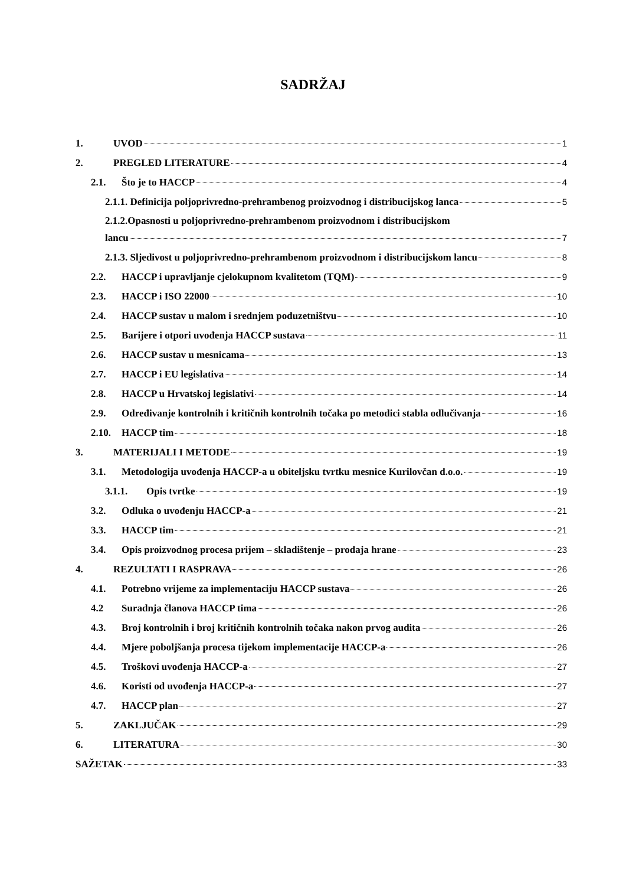SADRŽAJ
1. UVOD 1
2. PREGLED LITERATURE 4
2.1. Što je to HACCP 4
2.1.1. Definicija poljoprivredno-prehrambenog proizvodnog i distribucijskog lanca 5
2.1.2.Opasnosti u poljoprivredno-prehrambenom proizvodnom i distribucijskom
lancu 7
2.1.3. Sljedivost u poljoprivredno-prehrambenom proizvodnom i distribucijskom lancu 8
2.2. HACCP i upravljanje cjelokupnom kvalitetom (TQM) 9
2.3. HACCP i ISO 22000 10
2.4. HACCP sustav u malom i srednjem poduzetništvu 10
2.5. Barijere i otpori uvođenja HACCP sustava 11
2.6. HACCP sustav u mesnicama 13
2.7. HACCP i EU legislativa 14
2.8. HACCP u Hrvatskoj legislativi 14
2.9. Određivanje kontrolnih i kritičnih kontrolnih točaka po metodici stabla odlučivanja 16
2.10. HACCP tim 18
3. MATERIJALI I METODE 19
3.1. Metodologija uvođenja HACCP-a u obiteljsku tvrtku mesnice Kurilovčan d.o.o. 19
3.1.1. Opis tvrtke 19
3.2. Odluka o uvođenju HACCP-a 21
3.3. HACCP tim 21
3.4. Opis proizvodnog procesa prijem – skladištenje – prodaja hrane 23
4. REZULTATI I RASPRAVA 26
4.1. Potrebno vrijeme za implementaciju HACCP sustava 26
4.2 Suradnja članova HACCP tima 26
4.3. Broj kontrolnih i broj kritičnih kontrolnih točaka nakon prvog audita 26
4.4. Mjere poboljšanja procesa tijekom implementacije HACCP-a 26
4.5. Troškovi uvođenja HACCP-a 27
4.6. Koristi od uvođenja HACCP-a 27
4.7. HACCP plan 27
5. ZAKLJUČAK 29
6. LITERATURA 30
SAŽETAK 33